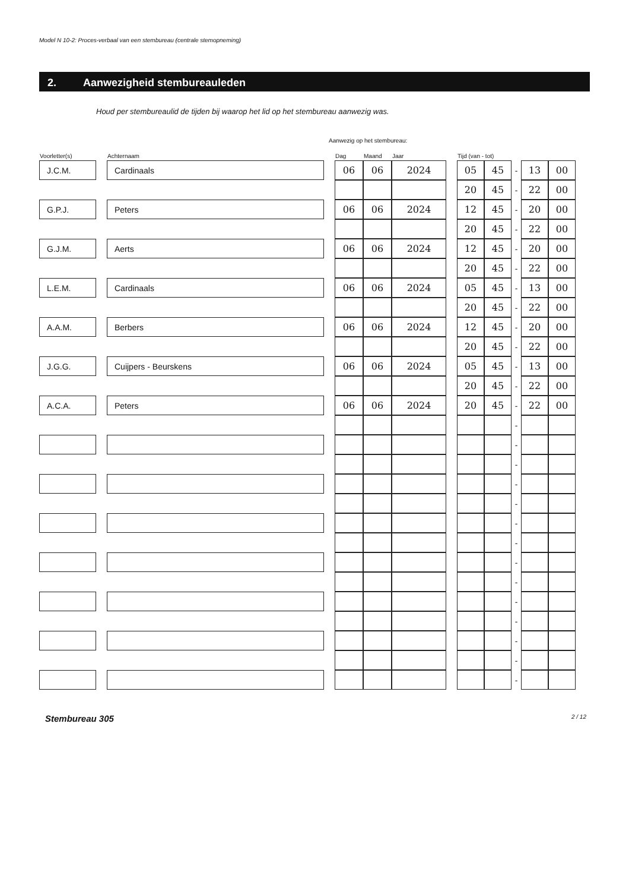Model N 10-2: Proces-verbaal van een stembureau (centrale stemopneming)
2. Aanwezigheid stembureauleden
Houd per stembureaulid de tijden bij waarop het lid op het stembureau aanwezig was.
Aanwezig op het stembureau:
| Voorletter(s) | | Achternaam | | Dag | Maand | Jaar | | Tijd (van - tot) | | | | |
| --- | --- | --- | --- | --- | --- | --- | --- | --- | --- | --- | --- | --- |
| J.C.M. | | Cardinaals | | 06 | 06 | 2024 | | 05 | 45 | - | 13 | 00 |
| | | | | | | | | 20 | 45 | - | 22 | 00 |
| G.P.J. | | Peters | | 06 | 06 | 2024 | | 12 | 45 | - | 20 | 00 |
| | | | | | | | | 20 | 45 | - | 22 | 00 |
| G.J.M. | | Aerts | | 06 | 06 | 2024 | | 12 | 45 | - | 20 | 00 |
| | | | | | | | | 20 | 45 | - | 22 | 00 |
| L.E.M. | | Cardinaals | | 06 | 06 | 2024 | | 05 | 45 | - | 13 | 00 |
| | | | | | | | | 20 | 45 | - | 22 | 00 |
| A.A.M. | | Berbers | | 06 | 06 | 2024 | | 12 | 45 | - | 20 | 00 |
| | | | | | | | | 20 | 45 | - | 22 | 00 |
| J.G.G. | | Cuijpers - Beurskens | | 06 | 06 | 2024 | | 05 | 45 | - | 13 | 00 |
| | | | | | | | | 20 | 45 | - | 22 | 00 |
| A.C.A. | | Peters | | 06 | 06 | 2024 | | 20 | 45 | - | 22 | 00 |
| | | | | | | | | | | - | | |
| | | | | | | | | | | - | | |
| | | | | | | | | | | - | | |
| | | | | | | | | | | - | | |
| | | | | | | | | | | - | | |
| | | | | | | | | | | - | | |
| | | | | | | | | | | - | | |
| | | | | | | | | | | - | | |
| | | | | | | | | | | - | | |
| | | | | | | | | | | - | | |
| | | | | | | | | | | - | | |
| | | | | | | | | | | - | | |
| | | | | | | | | | | - | | |
| | | | | | | | | | | - | | |
Stembureau 305 2 / 12